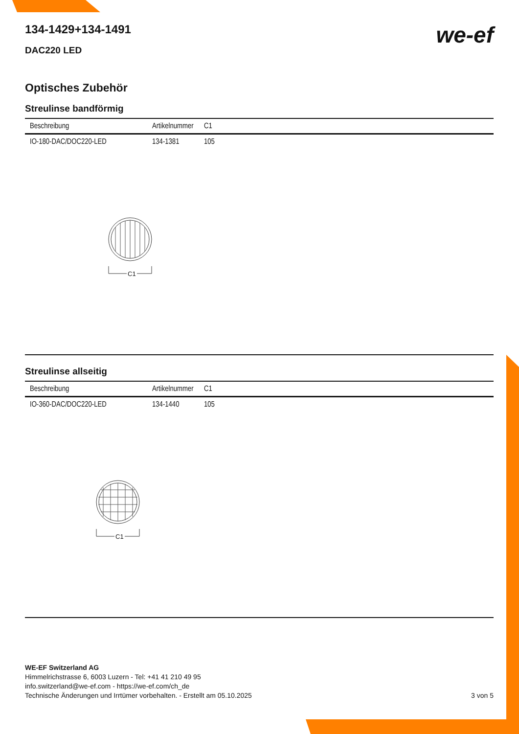we-ef
134-1429+134-1491
DAC220 LED
Optisches Zubehör
Streulinse bandförmig
| Beschreibung | Artikelnummer | C1 |
| --- | --- | --- |
| IO-180-DAC/DOC220-LED | 134-1381 | 105 |
C1
Streulinse allseitig
| Beschreibung | Artikelnummer | C1 |
| --- | --- | --- |
| IO-360-DAC/DOC220-LED | 134-1440 | 105 |
C1
WE-EF Switzerland AG
Himmelrichstrasse 6, 6003 Luzern - Tel: +41 41 210 49 95
info.switzerland@we-ef.com - https://we-ef.com/ch_de
Technische Änderungen und Irrtümer vorbehalten. - Erstellt am 05.10.2025 3 von 5